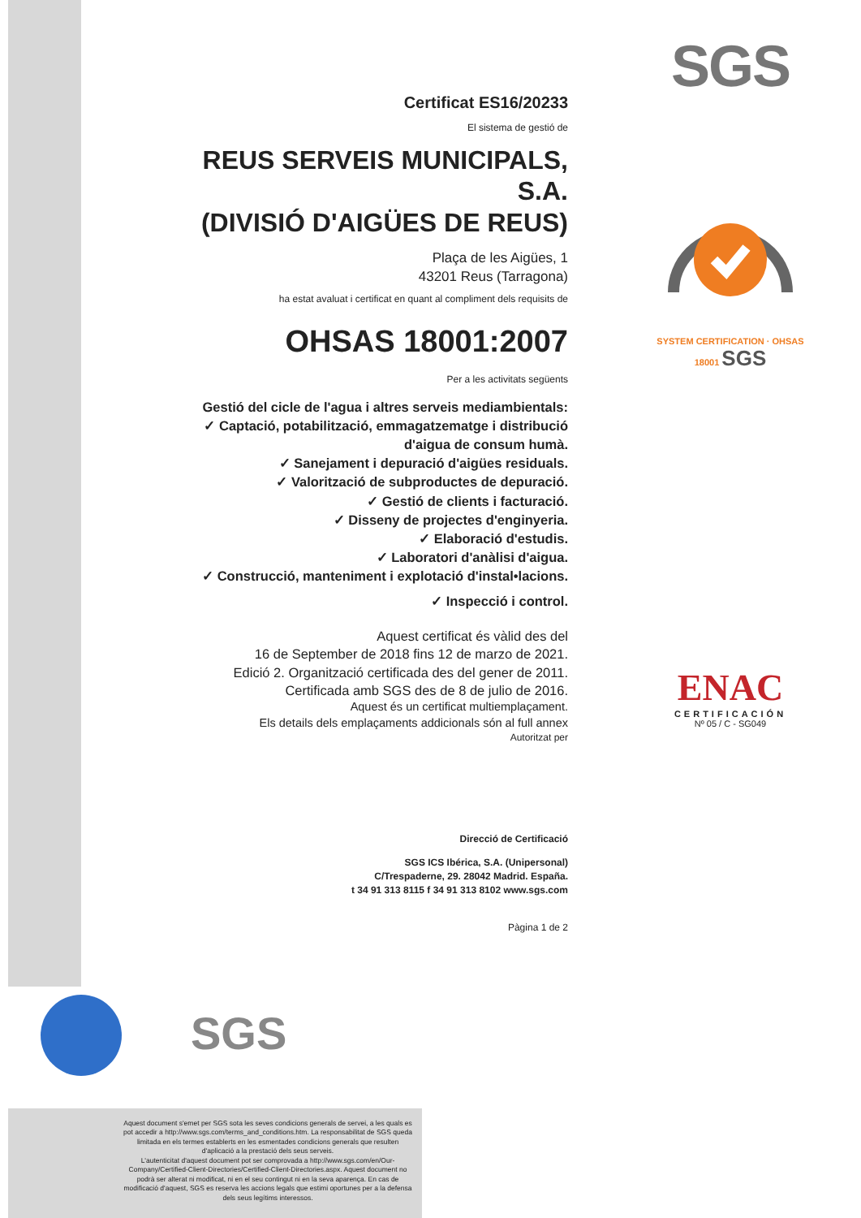SGS
SYSTEM CERTIFICATION · OHSAS 18001 SGS
ENAC
CERTIFICACIÓN
Nº 05 / C - SG049
Certificat ES16/20233
El sistema de gestió de
REUS SERVEIS MUNICIPALS, S.A.
(DIVISIÓ D'AIGÜES DE REUS)
Plaça de les Aigües, 1
43201 Reus (Tarragona)
ha estat avaluat i certificat en quant al compliment dels requisits de
OHSAS 18001:2007
Per a les activitats següents
Gestió del cicle de l'agua i altres serveis mediambientals:
✓ Captació, potabilització, emmagatzematge i distribució
d'aigua de consum humà.
✓ Sanejament i depuració d'aigües residuals.
✓ Valorització de subproductes de depuració.
✓ Gestió de clients i facturació.
✓ Disseny de projectes d'enginyeria.
✓ Elaboració d'estudis.
✓ Laboratori d'anàlisi d'aigua.
✓ Construcció, manteniment i explotació d'instal•lacions.
✓ Inspecció i control.
Aquest certificat és vàlid des del
16 de September de 2018 fins 12 de marzo de 2021.
Edició 2. Organització certificada des del gener de 2011.
Certificada amb SGS des de 8 de julio de 2016.
Aquest és un certificat multiemplaçament.
Els details dels emplaçaments addicionals són al full annex
Autoritzat per
Direcció de Certificació
SGS ICS Ibérica, S.A. (Unipersonal)
C/Trespaderne, 29. 28042 Madrid. España.
t 34 91 313 8115 f 34 91 313 8102 www.sgs.com
Pàgina 1 de 2
SGS
Aquest document s'emet per SGS sota les seves condicions generals de servei, a les quals es pot accedir a http://www.sgs.com/terms_and_conditions.htm. La responsabilitat de SGS queda limitada en els termes establerts en les esmentades condicions generals que resulten d'aplicació a la prestació dels seus serveis.
L'autenticitat d'aquest document pot ser comprovada a http://www.sgs.com/en/Our-Company/Certified-Client-Directories/Certified-Client-Directories.aspx. Aquest document no podrà ser alterat ni modificat, ni en el seu contingut ni en la seva aparença. En cas de modificació d'aquest, SGS es reserva les accions legals que estimi oportunes per a la defensa dels seus legítims interessos.